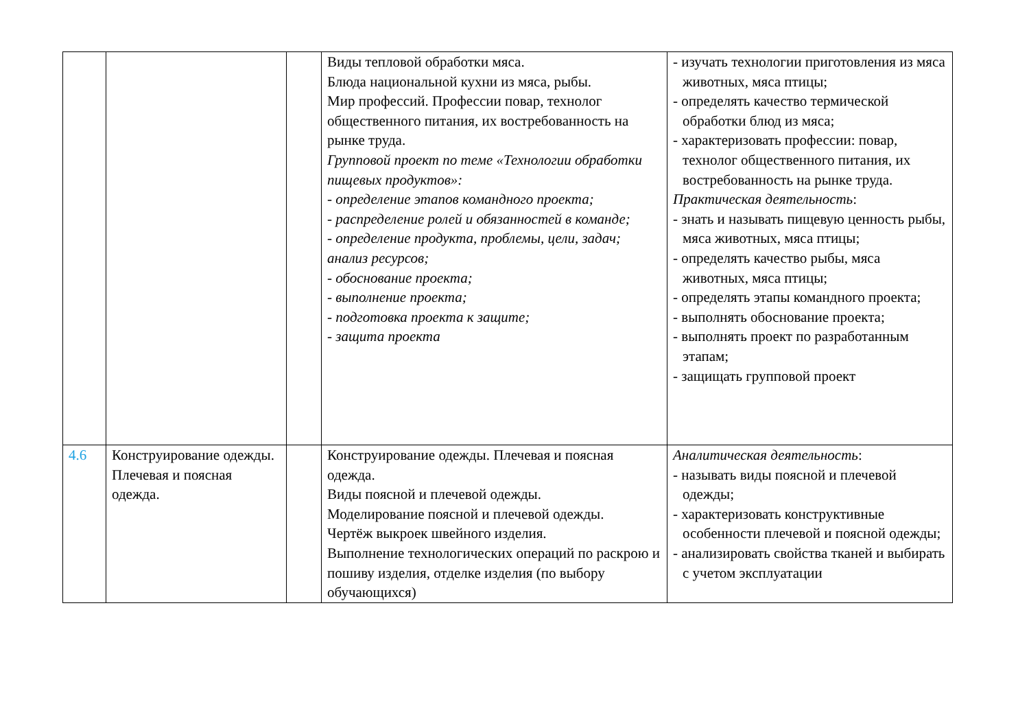| | | | Виды тепловой обработки мяса. Блюда национальной кухни из мяса, рыбы. Мир профессий. Профессии повар, технолог общественного питания, их востребованность на рынке труда. Групповой проект по теме «Технологии обработки пищевых продуктов»: - определение этапов командного проекта; - распределение ролей и обязанностей в команде; - определение продукта, проблемы, цели, задач; анализ ресурсов; - обоснование проекта; - выполнение проекта; - подготовка проекта к защите; - защита проекта | - изучать технологии приготовления из мяса животных, мяса птицы; - определять качество термической обработки блюд из мяса; - характеризовать профессии: повар, технолог общественного питания, их востребованность на рынке труда. Практическая деятельность : - знать и называть пищевую ценность рыбы, мяса животных, мяса птицы; - определять качество рыбы, мяса животных, мяса птицы; - определять этапы командного проекта; - выполнять обоснование проекта; - выполнять проект по разработанным этапам; - защищать групповой проект |
| 4.6 | Конструирование одежды. Плечевая и поясная одежда. | | Конструирование одежды. Плечевая и поясная одежда. Виды поясной и плечевой одежды. Моделирование поясной и плечевой одежды. Чертёж выкроек швейного изделия. Выполнение технологических операций по раскрою и пошиву изделия, отделке изделия (по выбору обучающихся) | Аналитическая деятельность : - называть виды поясной и плечевой одежды; - характеризовать конструктивные особенности плечевой и поясной одежды; - анализировать свойства тканей и выбирать с учетом эксплуатации |